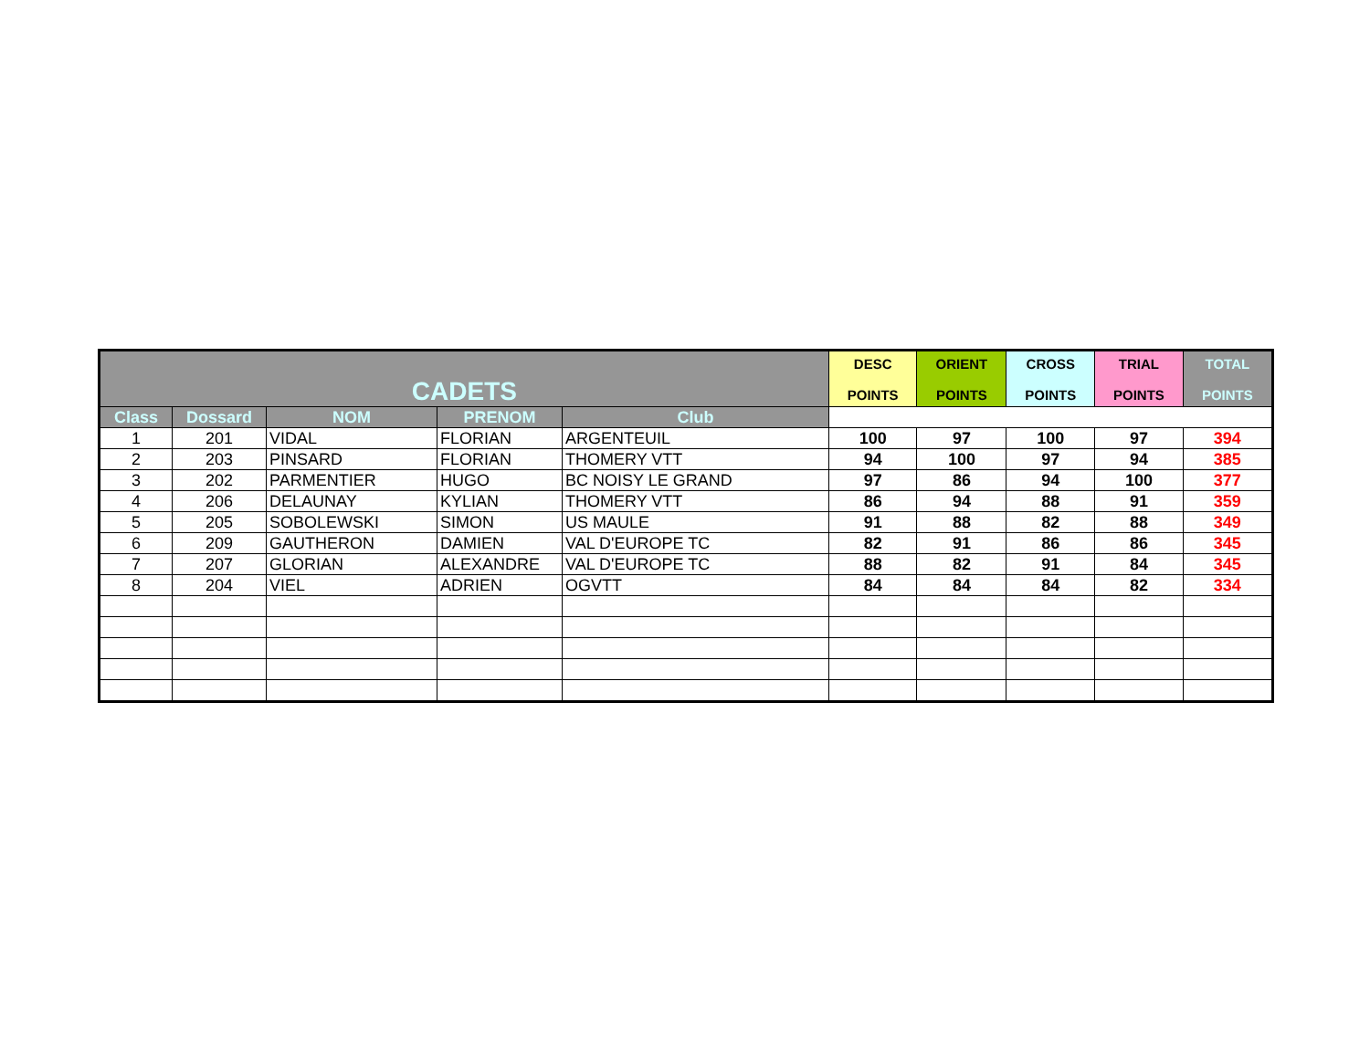| CADETS | | | | | DESC POINTS | ORIENT POINTS | CROSS POINTS | TRIAL POINTS | TOTAL POINTS |
| --- | --- | --- | --- | --- | --- | --- | --- | --- | --- |
| Class | Dossard | NOM | PRENOM | Club | | | | | |
| 1 | 201 | VIDAL | FLORIAN | ARGENTEUIL | 100 | 97 | 100 | 97 | 394 |
| 2 | 203 | PINSARD | FLORIAN | THOMERY VTT | 94 | 100 | 97 | 94 | 385 |
| 3 | 202 | PARMENTIER | HUGO | BC NOISY LE GRAND | 97 | 86 | 94 | 100 | 377 |
| 4 | 206 | DELAUNAY | KYLIAN | THOMERY VTT | 86 | 94 | 88 | 91 | 359 |
| 5 | 205 | SOBOLEWSKI | SIMON | US MAULE | 91 | 88 | 82 | 88 | 349 |
| 6 | 209 | GAUTHERON | DAMIEN | VAL D'EUROPE TC | 82 | 91 | 86 | 86 | 345 |
| 7 | 207 | GLORIAN | ALEXANDRE | VAL D'EUROPE TC | 88 | 82 | 91 | 84 | 345 |
| 8 | 204 | VIEL | ADRIEN | OGVTT | 84 | 84 | 84 | 82 | 334 |